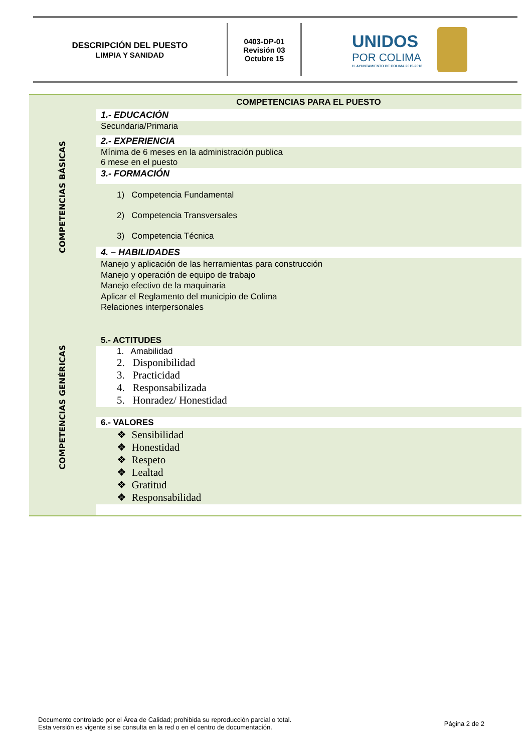DESCRIPCIÓN DEL PUESTO
LIMPIA Y SANIDAD
0403-DP-01
Revisión 03
Octubre 15
UNIDOS
POR COLIMA
H. AYUNTAMIENTO DE COLIMA 2015-2018
COMPETENCIAS BÁSICAS
COMPETENCIAS GENÉRICAS
COMPETENCIAS PARA EL PUESTO
1.- EDUCACIÓN
Secundaria/Primaria
2.- EXPERIENCIA
Mínima de 6 meses en la administración publica
6 mese en el puesto
3.- FORMACIÓN
1) Competencia Fundamental
2) Competencia Transversales
3) Competencia Técnica
4. – HABILIDADES
Manejo y aplicación de las herramientas para construcción
Manejo y operación de equipo de trabajo
Manejo efectivo de la maquinaria
Aplicar el Reglamento del municipio de Colima
Relaciones interpersonales
5.- ACTITUDES
1. Amabilidad
2. Disponibilidad
3. Practicidad
4. Responsabilizada
5. Honradez/ Honestidad
6.- VALORES
❖ Sensibilidad
❖ Honestidad
❖ Respeto
❖ Lealtad
❖ Gratitud
❖ Responsabilidad
Documento controlado por el Área de Calidad; prohibida su reproducción parcial o total.
Esta versión es vigente si se consulta en la red o en el centro de documentación.
Página 2 de 2